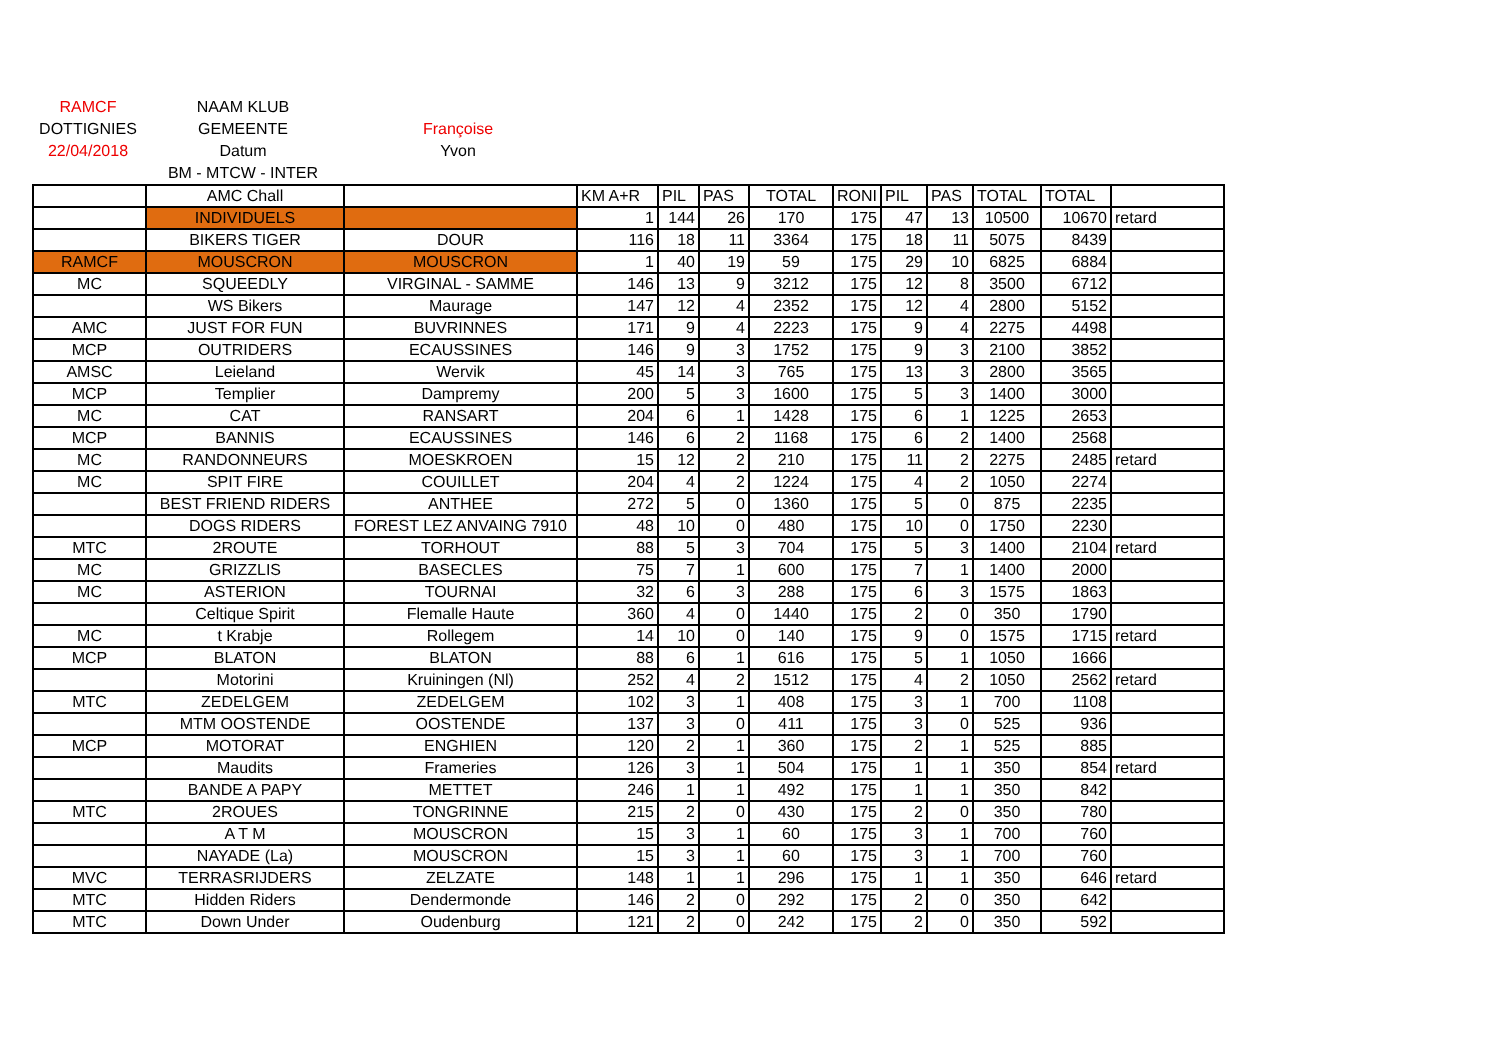| RAMCF | NAAM KLUB | |
| DOTTIGNIES | GEMEENTE | Françoise |
| 22/04/2018 | Datum | Yvon |
| | BM - MTCW - INTER | |
| | AMC Chall | | KM A+R | PIL | PAS | TOTAL | RONI | PIL | PAS | TOTAL | TOTAL | |
| | INDIVIDUELS | | 1 | 144 | 26 | 170 | 175 | 47 | 13 | 10500 | 10670 | retard |
| | BIKERS TIGER | DOUR | 116 | 18 | 11 | 3364 | 175 | 18 | 11 | 5075 | 8439 | |
| RAMCF | MOUSCRON | MOUSCRON | 1 | 40 | 19 | 59 | 175 | 29 | 10 | 6825 | 6884 | |
| MC | SQUEEDLY | VIRGINAL - SAMME | 146 | 13 | 9 | 3212 | 175 | 12 | 8 | 3500 | 6712 | |
| | WS Bikers | Maurage | 147 | 12 | 4 | 2352 | 175 | 12 | 4 | 2800 | 5152 | |
| AMC | JUST FOR FUN | BUVRINNES | 171 | 9 | 4 | 2223 | 175 | 9 | 4 | 2275 | 4498 | |
| MCP | OUTRIDERS | ECAUSSINES | 146 | 9 | 3 | 1752 | 175 | 9 | 3 | 2100 | 3852 | |
| AMSC | Leieland | Wervik | 45 | 14 | 3 | 765 | 175 | 13 | 3 | 2800 | 3565 | |
| MCP | Templier | Dampremy | 200 | 5 | 3 | 1600 | 175 | 5 | 3 | 1400 | 3000 | |
| MC | CAT | RANSART | 204 | 6 | 1 | 1428 | 175 | 6 | 1 | 1225 | 2653 | |
| MCP | BANNIS | ECAUSSINES | 146 | 6 | 2 | 1168 | 175 | 6 | 2 | 1400 | 2568 | |
| MC | RANDONNEURS | MOESKROEN | 15 | 12 | 2 | 210 | 175 | 11 | 2 | 2275 | 2485 | retard |
| MC | SPIT FIRE | COUILLET | 204 | 4 | 2 | 1224 | 175 | 4 | 2 | 1050 | 2274 | |
| | BEST FRIEND RIDERS | ANTHEE | 272 | 5 | 0 | 1360 | 175 | 5 | 0 | 875 | 2235 | |
| | DOGS RIDERS | FOREST LEZ ANVAING 7910 | 48 | 10 | 0 | 480 | 175 | 10 | 0 | 1750 | 2230 | |
| MTC | 2ROUTE | TORHOUT | 88 | 5 | 3 | 704 | 175 | 5 | 3 | 1400 | 2104 | retard |
| MC | GRIZZLIS | BASECLES | 75 | 7 | 1 | 600 | 175 | 7 | 1 | 1400 | 2000 | |
| MC | ASTERION | TOURNAI | 32 | 6 | 3 | 288 | 175 | 6 | 3 | 1575 | 1863 | |
| | Celtique Spirit | Flemalle Haute | 360 | 4 | 0 | 1440 | 175 | 2 | 0 | 350 | 1790 | |
| MC | t Krabje | Rollegem | 14 | 10 | 0 | 140 | 175 | 9 | 0 | 1575 | 1715 | retard |
| MCP | BLATON | BLATON | 88 | 6 | 1 | 616 | 175 | 5 | 1 | 1050 | 1666 | |
| | Motorini | Kruiningen (Nl) | 252 | 4 | 2 | 1512 | 175 | 4 | 2 | 1050 | 2562 | retard |
| MTC | ZEDELGEM | ZEDELGEM | 102 | 3 | 1 | 408 | 175 | 3 | 1 | 700 | 1108 | |
| | MTM OOSTENDE | OOSTENDE | 137 | 3 | 0 | 411 | 175 | 3 | 0 | 525 | 936 | |
| MCP | MOTORAT | ENGHIEN | 120 | 2 | 1 | 360 | 175 | 2 | 1 | 525 | 885 | |
| | Maudits | Frameries | 126 | 3 | 1 | 504 | 175 | 1 | 1 | 350 | 854 | retard |
| | BANDE A PAPY | METTET | 246 | 1 | 1 | 492 | 175 | 1 | 1 | 350 | 842 | |
| MTC | 2ROUES | TONGRINNE | 215 | 2 | 0 | 430 | 175 | 2 | 0 | 350 | 780 | |
| | A T M | MOUSCRON | 15 | 3 | 1 | 60 | 175 | 3 | 1 | 700 | 760 | |
| | NAYADE (La) | MOUSCRON | 15 | 3 | 1 | 60 | 175 | 3 | 1 | 700 | 760 | |
| MVC | TERRASRIJDERS | ZELZATE | 148 | 1 | 1 | 296 | 175 | 1 | 1 | 350 | 646 | retard |
| MTC | Hidden Riders | Dendermonde | 146 | 2 | 0 | 292 | 175 | 2 | 0 | 350 | 642 | |
| MTC | Down Under | Oudenburg | 121 | 2 | 0 | 242 | 175 | 2 | 0 | 350 | 592 | |